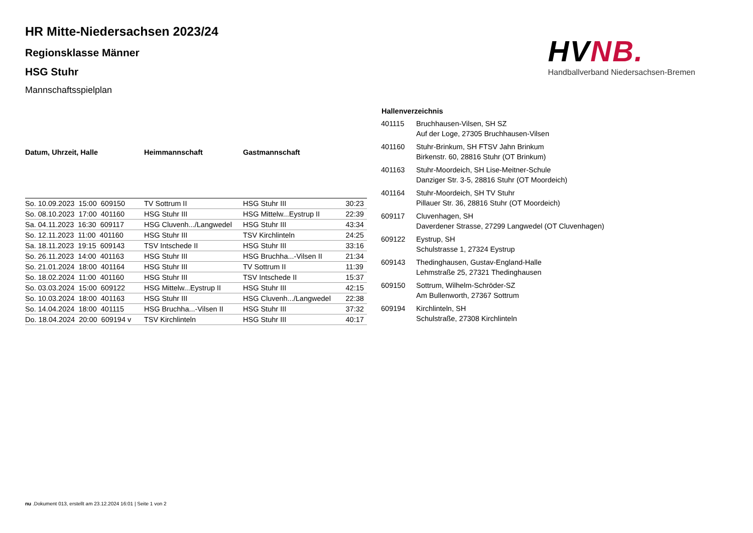HR Mitte-Niedersachsen 2023/24
Regionsklasse Männer
HSG Stuhr
Mannschaftsspielplan
HVNB.
Handballverband Niedersachsen-Bremen
| Datum, Uhrzeit, Halle | Heimmannschaft | Gastmannschaft | |
| --- | --- | --- | --- |
| So. 10.09.2023 15:00 609150 | TV Sottrum II | HSG Stuhr III | 30:23 |
| So. 08.10.2023 17:00 401160 | HSG Stuhr III | HSG Mittelw...Eystrup II | 22:39 |
| Sa. 04.11.2023 16:30 609117 | HSG Cluvenh.../Langwedel | HSG Stuhr III | 43:34 |
| So. 12.11.2023 11:00 401160 | HSG Stuhr III | TSV Kirchlinteln | 24:25 |
| Sa. 18.11.2023 19:15 609143 | TSV Intschede II | HSG Stuhr III | 33:16 |
| So. 26.11.2023 14:00 401163 | HSG Stuhr III | HSG Bruchha...-Vilsen II | 21:34 |
| So. 21.01.2024 18:00 401164 | HSG Stuhr III | TV Sottrum II | 11:39 |
| So. 18.02.2024 11:00 401160 | HSG Stuhr III | TSV Intschede II | 15:37 |
| So. 03.03.2024 15:00 609122 | HSG Mittelw...Eystrup II | HSG Stuhr III | 42:15 |
| So. 10.03.2024 18:00 401163 | HSG Stuhr III | HSG Cluvenh.../Langwedel | 22:38 |
| So. 14.04.2024 18:00 401115 | HSG Bruchha...-Vilsen II | HSG Stuhr III | 37:32 |
| Do. 18.04.2024 20:00 609194 v | TSV Kirchlinteln | HSG Stuhr III | 40:17 |
| Hallenverzeichnis | |
| --- | --- |
| 401115 | Bruchhausen-Vilsen, SH SZ Auf der Loge, 27305 Bruchhausen-Vilsen |
| 401160 | Stuhr-Brinkum, SH FTSV Jahn Brinkum Birkenstr. 60, 28816 Stuhr (OT Brinkum) |
| 401163 | Stuhr-Moordeich, SH Lise-Meitner-Schule Danziger Str. 3-5, 28816 Stuhr (OT Moordeich) |
| 401164 | Stuhr-Moordeich, SH TV Stuhr Pillauer Str. 36, 28816 Stuhr (OT Moordeich) |
| 609117 | Cluvenhagen, SH Daverdener Strasse, 27299 Langwedel (OT Cluvenhagen) |
| 609122 | Eystrup, SH Schulstrasse 1, 27324 Eystrup |
| 609143 | Thedinghausen, Gustav-England-Halle Lehmstraße 25, 27321 Thedinghausen |
| 609150 | Sottrum, Wilhelm-Schröder-SZ Am Bullenworth, 27367 Sottrum |
| 609194 | Kirchlinteln, SH Schulstraße, 27308 Kirchlinteln |
nu .Dokument 013, erstellt am 23.12.2024 16:01 | Seite 1 von 2